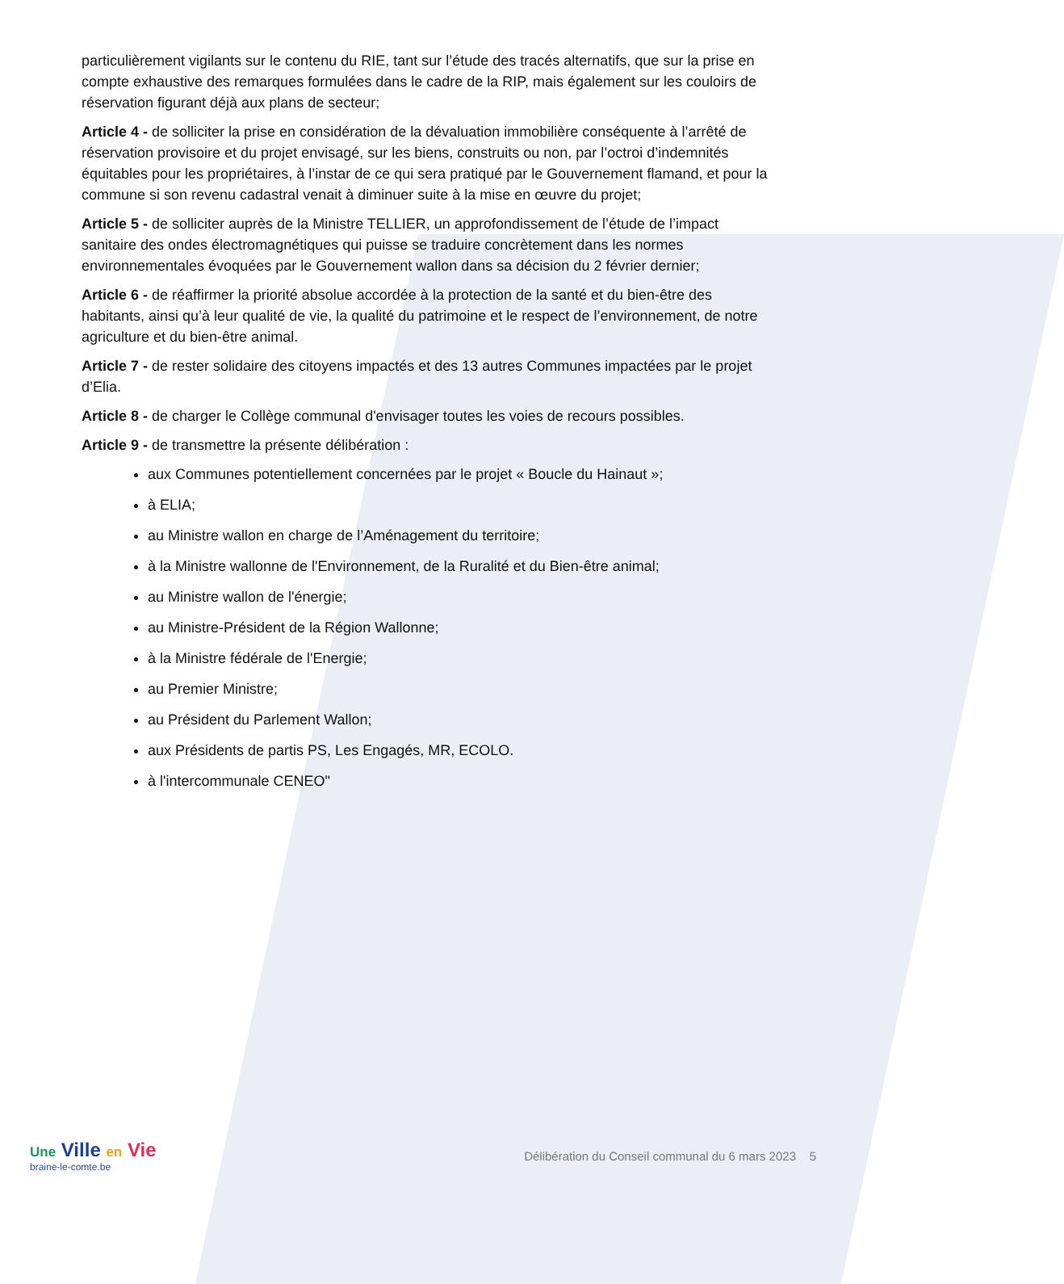particulièrement vigilants sur le contenu du RIE, tant sur l’étude des tracés alternatifs, que sur la prise en compte exhaustive des remarques formulées dans le cadre de la RIP, mais également sur les couloirs de réservation figurant déjà aux plans de secteur;
Article 4 - de solliciter la prise en considération de la dévaluation immobilière conséquente à l’arrêté de réservation provisoire et du projet envisagé, sur les biens, construits ou non, par l’octroi d’indemnités équitables pour les propriétaires, à l’instar de ce qui sera pratiqué par le Gouvernement flamand, et pour la commune si son revenu cadastral venait à diminuer suite à la mise en œuvre du projet;
Article 5 - de solliciter auprès de la Ministre TELLIER, un approfondissement de l’étude de l’impact sanitaire des ondes électromagnétiques qui puisse se traduire concrètement dans les normes environnementales évoquées par le Gouvernement wallon dans sa décision du 2 février dernier;
Article 6 - de réaffirmer la priorité absolue accordée à la protection de la santé et du bien-être des habitants, ainsi qu’à leur qualité de vie, la qualité du patrimoine et le respect de l’environnement, de notre agriculture et du bien-être animal.
Article 7 - de rester solidaire des citoyens impactés et des 13 autres Communes impactées par le projet d’Elia.
Article 8 - de charger le Collège communal d'envisager toutes les voies de recours possibles.
Article 9 - de transmettre la présente délibération :
aux Communes potentiellement concernées par le projet « Boucle du Hainaut »;
à ELIA;
au Ministre wallon en charge de l’Aménagement du territoire;
à la Ministre wallonne de l'Environnement, de la Ruralité et du Bien-être animal;
au Ministre wallon de l'énergie;
au Ministre-Président de la Région Wallonne;
à la Ministre fédérale de l'Energie;
au Premier Ministre;
au Président du Parlement Wallon;
aux Présidents de partis PS, Les Engagés, MR, ECOLO.
à l'intercommunale CENEO"
Une Ville en Vie
braine-le-comte.be
Délibération du Conseil communal du 6 mars 2023 5